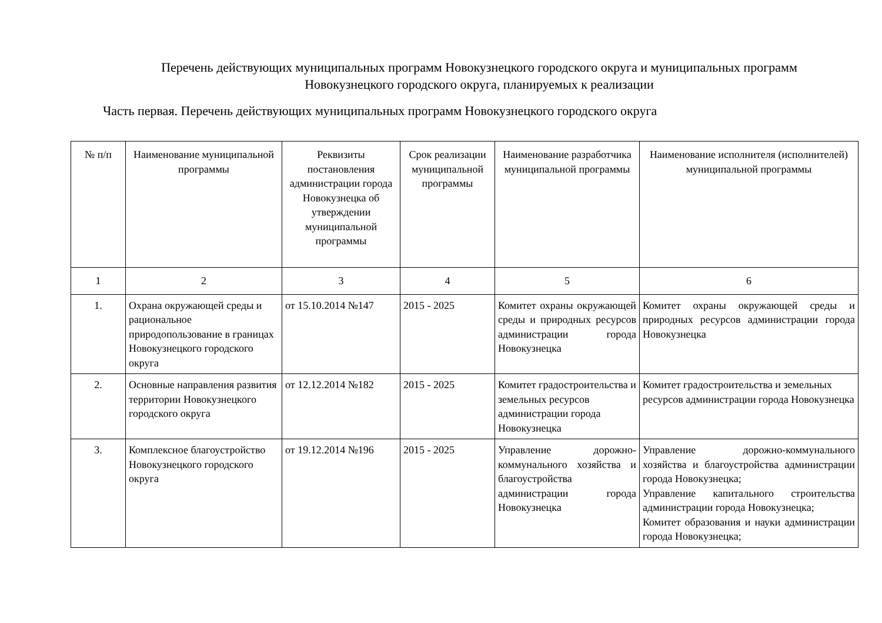Перечень действующих муниципальных программ Новокузнецкого городского округа и муниципальных программ
Новокузнецкого городского округа, планируемых к реализации
Часть первая. Перечень действующих муниципальных программ Новокузнецкого городского округа
| № п/п | Наименование муниципальной программы | Реквизиты постановления администрации города Новокузнецка об утверждении муниципальной программы | Срок реализации муниципальной программы | Наименование разработчика муниципальной программы | Наименование исполнителя (исполнителей) муниципальной программы |
| --- | --- | --- | --- | --- | --- |
| 1 | 2 | 3 | 4 | 5 | 6 |
| 1. | Охрана окружающей среды и рациональное природопользование в границах Новокузнецкого городского округа | от 15.10.2014 №147 | 2015 - 2025 | Комитет охраны окружающей среды и природных ресурсов администрации города Новокузнецка | Комитет охраны окружающей среды и природных ресурсов администрации города Новокузнецка |
| 2. | Основные направления развития территории Новокузнецкого городского округа | от 12.12.2014 №182 | 2015 - 2025 | Комитет градостроительства и земельных ресурсов администрации города Новокузнецка | Комитет градостроительства и земельных ресурсов администрации города Новокузнецка |
| 3. | Комплексное благоустройство Новокузнецкого городского округа | от 19.12.2014 №196 | 2015 - 2025 | Управление дорожно-коммунального хозяйства и благоустройства администрации города Новокузнецка | Управление дорожно-коммунального хозяйства и благоустройства администрации города Новокузнецка; Управление капитального строительства администрации города Новокузнецка; Комитет образования и науки администрации города Новокузнецка; |